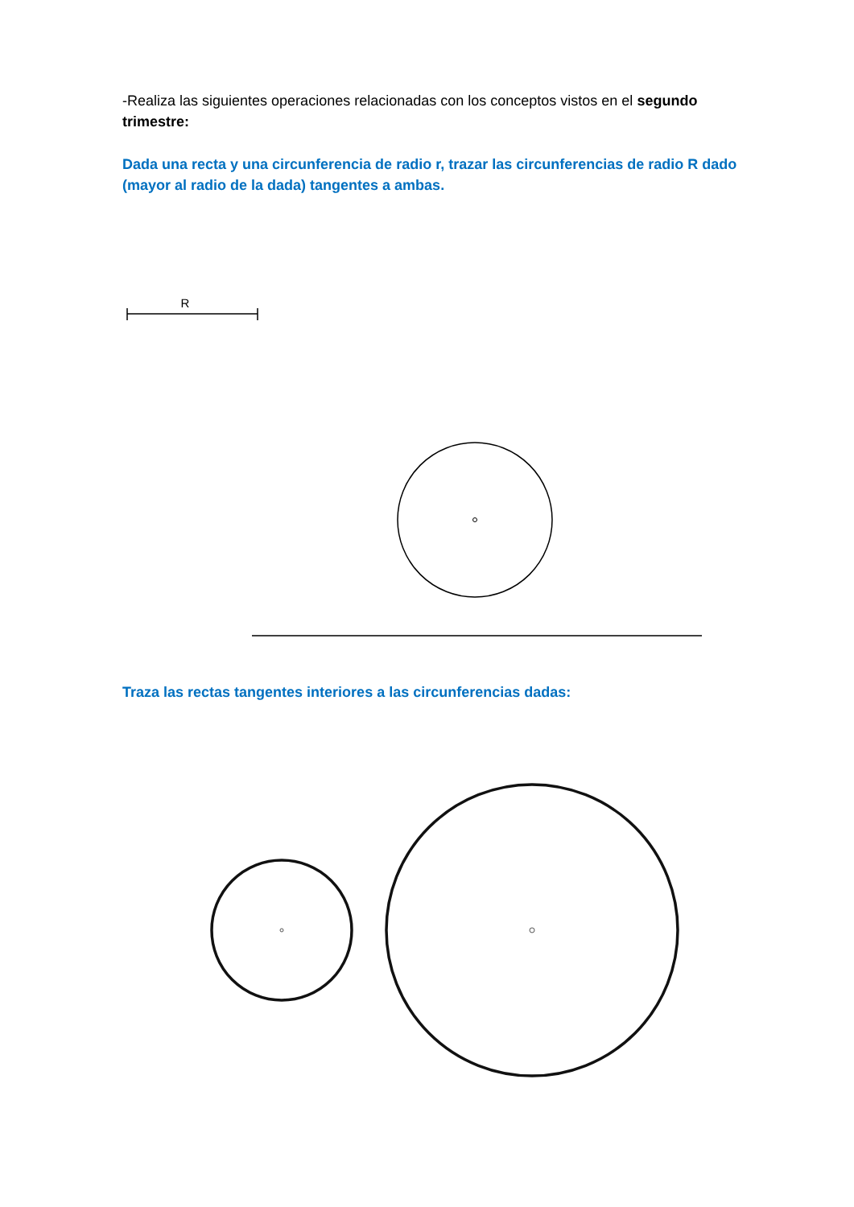-Realiza las siguientes operaciones relacionadas con los conceptos vistos en el segundo trimestre:
Dada una recta y una circunferencia de radio r, trazar las circunferencias de radio R dado (mayor al radio de la dada) tangentes a ambas.
R
Traza las rectas tangentes interiores a las circunferencias dadas: